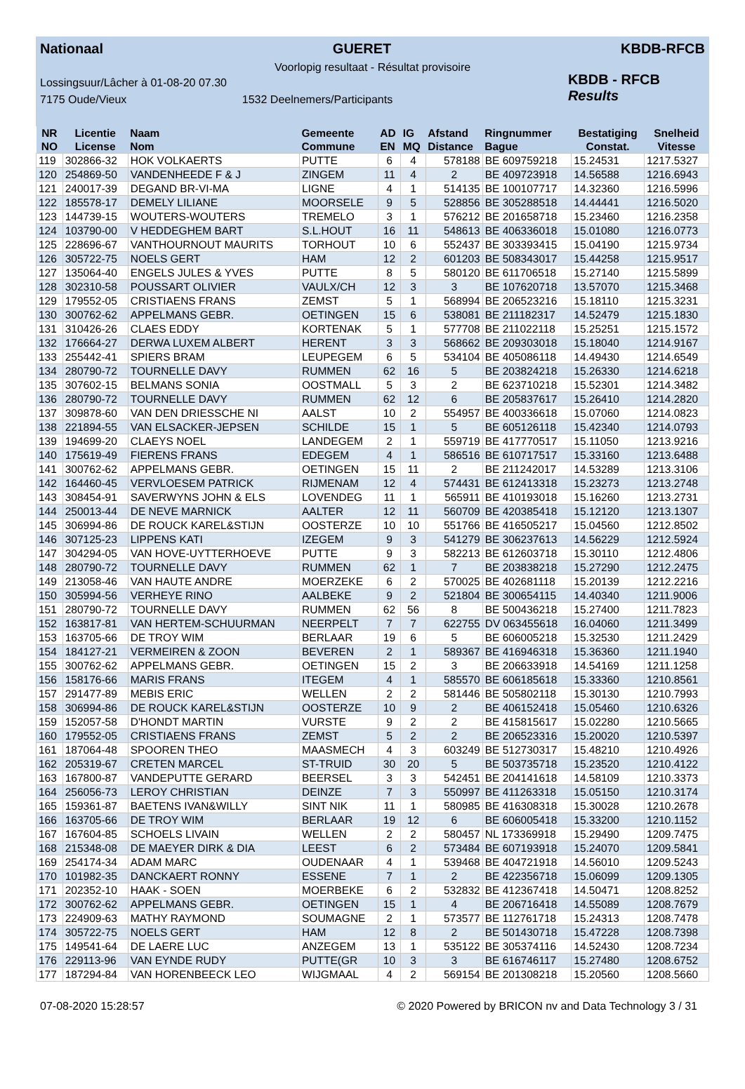Nationaal GUERET KBDB-RFCB
Voorlopig resultaat - Résultat provisoire
KBDB - RFCB
Results
Lossingsuur/Lâcher à 01-08-20 07.30
7175 Oude/Vieux 1532 Deelnemers/Participants
| NR NO | Licentie License | Naam Nom | Gemeente Commune | AD EN | IG MQ | Afstand Distance | Ringnummer Bague | Bestatiging Constat. | Snelheid Vitesse |
| --- | --- | --- | --- | --- | --- | --- | --- | --- | --- |
| 119 | 302866-32 | HOK VOLKAERTS | PUTTE | 6 | 4 | 578188 | BE 609759218 | 15.24531 | 1217.5327 |
| 120 | 254869-50 | VANDENHEEDE F & J | ZINGEM | 11 | 4 | 2 | BE 409723918 | 14.56588 | 1216.6943 |
| 121 | 240017-39 | DEGAND BR-VI-MA | LIGNE | 4 | 1 | 514135 | BE 100107717 | 14.32360 | 1216.5996 |
| 122 | 185578-17 | DEMELY LILIANE | MOORSELE | 9 | 5 | 528856 | BE 305288518 | 14.44441 | 1216.5020 |
| 123 | 144739-15 | WOUTERS-WOUTERS | TREMELO | 3 | 1 | 576212 | BE 201658718 | 15.23460 | 1216.2358 |
| 124 | 103790-00 | V HEDDEGHEM BART | S.L.HOUT | 16 | 11 | 548613 | BE 406336018 | 15.01080 | 1216.0773 |
| 125 | 228696-67 | VANTHOURNOUT MAURITS | TORHOUT | 10 | 6 | 552437 | BE 303393415 | 15.04190 | 1215.9734 |
| 126 | 305722-75 | NOELS GERT | HAM | 12 | 2 | 601203 | BE 508343017 | 15.44258 | 1215.9517 |
| 127 | 135064-40 | ENGELS JULES & YVES | PUTTE | 8 | 5 | 580120 | BE 611706518 | 15.27140 | 1215.5899 |
| 128 | 302310-58 | POUSSART OLIVIER | VAULX/CH | 12 | 3 | 3 | BE 107620718 | 13.57070 | 1215.3468 |
| 129 | 179552-05 | CRISTIAENS FRANS | ZEMST | 5 | 1 | 568994 | BE 206523216 | 15.18110 | 1215.3231 |
| 130 | 300762-62 | APPELMANS GEBR. | OETINGEN | 15 | 6 | 538081 | BE 211182317 | 14.52479 | 1215.1830 |
| 131 | 310426-26 | CLAES EDDY | KORTENAK | 5 | 1 | 577708 | BE 211022118 | 15.25251 | 1215.1572 |
| 132 | 176664-27 | DERWA LUXEM ALBERT | HERENT | 3 | 3 | 568662 | BE 209303018 | 15.18040 | 1214.9167 |
| 133 | 255442-41 | SPIERS BRAM | LEUPEGEM | 6 | 5 | 534104 | BE 405086118 | 14.49430 | 1214.6549 |
| 134 | 280790-72 | TOURNELLE DAVY | RUMMEN | 62 | 16 | 5 | BE 203824218 | 15.26330 | 1214.6218 |
| 135 | 307602-15 | BELMANS SONIA | OOSTMALL | 5 | 3 | 2 | BE 623710218 | 15.52301 | 1214.3482 |
| 136 | 280790-72 | TOURNELLE DAVY | RUMMEN | 62 | 12 | 6 | BE 205837617 | 15.26410 | 1214.2820 |
| 137 | 309878-60 | VAN DEN DRIESSCHE NI | AALST | 10 | 2 | 554957 | BE 400336618 | 15.07060 | 1214.0823 |
| 138 | 221894-55 | VAN ELSACKER-JEPSEN | SCHILDE | 15 | 1 | 5 | BE 605126118 | 15.42340 | 1214.0793 |
| 139 | 194699-20 | CLAEYS NOEL | LANDEGEM | 2 | 1 | 559719 | BE 417770517 | 15.11050 | 1213.9216 |
| 140 | 175619-49 | FIERENS FRANS | EDEGEM | 4 | 1 | 586516 | BE 610717517 | 15.33160 | 1213.6488 |
| 141 | 300762-62 | APPELMANS GEBR. | OETINGEN | 15 | 11 | 2 | BE 211242017 | 14.53289 | 1213.3106 |
| 142 | 164460-45 | VERVLOESEM PATRICK | RIJMENAM | 12 | 4 | 574431 | BE 612413318 | 15.23273 | 1213.2748 |
| 143 | 308454-91 | SAVERWYNS JOHN & ELS | LOVENDEG | 11 | 1 | 565911 | BE 410193018 | 15.16260 | 1213.2731 |
| 144 | 250013-44 | DE NEVE MARNICK | AALTER | 12 | 11 | 560709 | BE 420385418 | 15.12120 | 1213.1307 |
| 145 | 306994-86 | DE ROUCK KAREL&STIJN | OOSTERZE | 10 | 10 | 551766 | BE 416505217 | 15.04560 | 1212.8502 |
| 146 | 307125-23 | LIPPENS KATI | IZEGEM | 9 | 3 | 541279 | BE 306237613 | 14.56229 | 1212.5924 |
| 147 | 304294-05 | VAN HOVE-UYTTERHOEVE | PUTTE | 9 | 3 | 582213 | BE 612603718 | 15.30110 | 1212.4806 |
| 148 | 280790-72 | TOURNELLE DAVY | RUMMEN | 62 | 1 | 7 | BE 203838218 | 15.27290 | 1212.2475 |
| 149 | 213058-46 | VAN HAUTE ANDRE | MOERZEKE | 6 | 2 | 570025 | BE 402681118 | 15.20139 | 1212.2216 |
| 150 | 305994-56 | VERHEYE RINO | AALBEKE | 9 | 2 | 521804 | BE 300654115 | 14.40340 | 1211.9006 |
| 151 | 280790-72 | TOURNELLE DAVY | RUMMEN | 62 | 56 | 8 | BE 500436218 | 15.27400 | 1211.7823 |
| 152 | 163817-81 | VAN HERTEM-SCHUURMAN | NEERPELT | 7 | 7 | 622755 | DV 063455618 | 16.04060 | 1211.3499 |
| 153 | 163705-66 | DE TROY WIM | BERLAAR | 19 | 6 | 5 | BE 606005218 | 15.32530 | 1211.2429 |
| 154 | 184127-21 | VERMEIREN & ZOON | BEVEREN | 2 | 1 | 589367 | BE 416946318 | 15.36360 | 1211.1940 |
| 155 | 300762-62 | APPELMANS GEBR. | OETINGEN | 15 | 2 | 3 | BE 206633918 | 14.54169 | 1211.1258 |
| 156 | 158176-66 | MARIS FRANS | ITEGEM | 4 | 1 | 585570 | BE 606185618 | 15.33360 | 1210.8561 |
| 157 | 291477-89 | MEBIS ERIC | WELLEN | 2 | 2 | 581446 | BE 505802118 | 15.30130 | 1210.7993 |
| 158 | 306994-86 | DE ROUCK KAREL&STIJN | OOSTERZE | 10 | 9 | 2 | BE 406152418 | 15.05460 | 1210.6326 |
| 159 | 152057-58 | D'HONDT MARTIN | VURSTE | 9 | 2 | 2 | BE 415815617 | 15.02280 | 1210.5665 |
| 160 | 179552-05 | CRISTIAENS FRANS | ZEMST | 5 | 2 | 2 | BE 206523316 | 15.20020 | 1210.5397 |
| 161 | 187064-48 | SPOOREN THEO | MAASMECH | 4 | 3 | 603249 | BE 512730317 | 15.48210 | 1210.4926 |
| 162 | 205319-67 | CRETEN MARCEL | ST-TRUID | 30 | 20 | 5 | BE 503735718 | 15.23520 | 1210.4122 |
| 163 | 167800-87 | VANDEPUTTE GERARD | BEERSEL | 3 | 3 | 542451 | BE 204141618 | 14.58109 | 1210.3373 |
| 164 | 256056-73 | LEROY CHRISTIAN | DEINZE | 7 | 3 | 550997 | BE 411263318 | 15.05150 | 1210.3174 |
| 165 | 159361-87 | BAETENS IVAN&WILLY | SINT NIK | 11 | 1 | 580985 | BE 416308318 | 15.30028 | 1210.2678 |
| 166 | 163705-66 | DE TROY WIM | BERLAAR | 19 | 12 | 6 | BE 606005418 | 15.33200 | 1210.1152 |
| 167 | 167604-85 | SCHOELS LIVAIN | WELLEN | 2 | 2 | 580457 | NL 173369918 | 15.29490 | 1209.7475 |
| 168 | 215348-08 | DE MAEYER DIRK & DIA | LEEST | 6 | 2 | 573484 | BE 607193918 | 15.24070 | 1209.5841 |
| 169 | 254174-34 | ADAM MARC | OUDENAAR | 4 | 1 | 539468 | BE 404721918 | 14.56010 | 1209.5243 |
| 170 | 101982-35 | DANCKAERT RONNY | ESSENE | 7 | 1 | 2 | BE 422356718 | 15.06099 | 1209.1305 |
| 171 | 202352-10 | HAAK - SOEN | MOERBEKE | 6 | 2 | 532832 | BE 412367418 | 14.50471 | 1208.8252 |
| 172 | 300762-62 | APPELMANS GEBR. | OETINGEN | 15 | 1 | 4 | BE 206716418 | 14.55089 | 1208.7679 |
| 173 | 224909-63 | MATHY RAYMOND | SOUMAGNE | 2 | 1 | 573577 | BE 112761718 | 15.24313 | 1208.7478 |
| 174 | 305722-75 | NOELS GERT | HAM | 12 | 8 | 2 | BE 501430718 | 15.47228 | 1208.7398 |
| 175 | 149541-64 | DE LAERE LUC | ANZEGEM | 13 | 1 | 535122 | BE 305374116 | 14.52430 | 1208.7234 |
| 176 | 229113-96 | VAN EYNDE RUDY | PUTTE(GR | 10 | 3 | 3 | BE 616746117 | 15.27480 | 1208.6752 |
| 177 | 187294-84 | VAN HORENBEECK LEO | WIJGMAAL | 4 | 2 | 569154 | BE 201308218 | 15.20560 | 1208.5660 |
07-08-2020 15:28:57 © 2020 Powered by BRICON nv and Data Technology 3 / 31